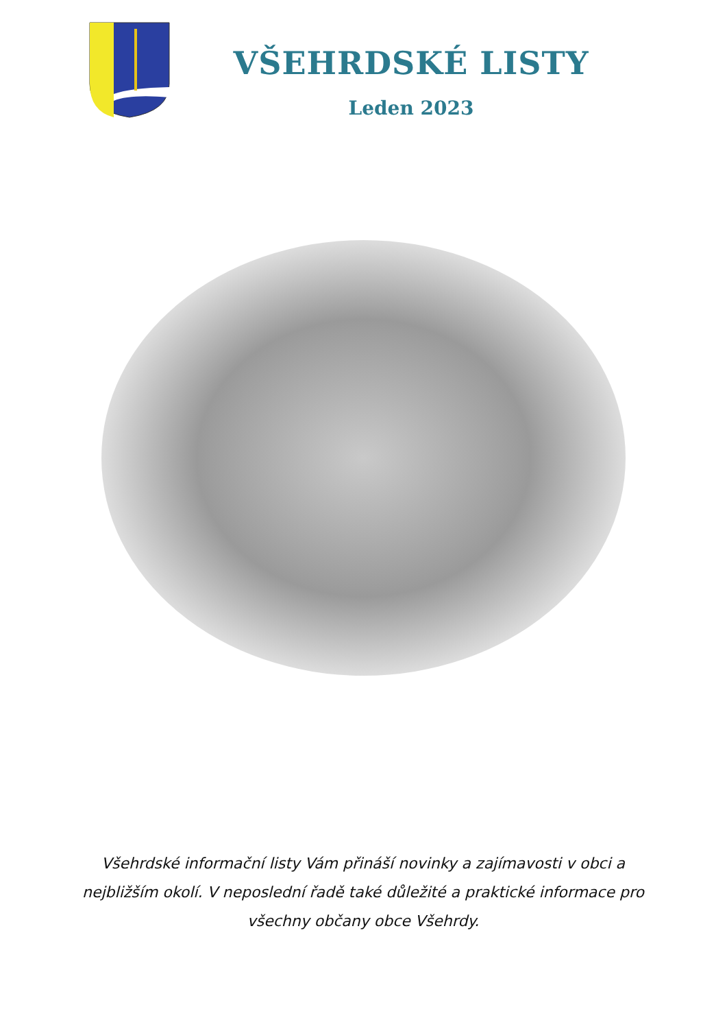VŠEHRDSKÉ LISTY
Leden 2023
Všehrdské informační listy Vám přináší novinky a zajímavosti v obci a nejbližším okolí. V neposlední řadě také důležité a praktické informace pro všechny občany obce Všehrdy.